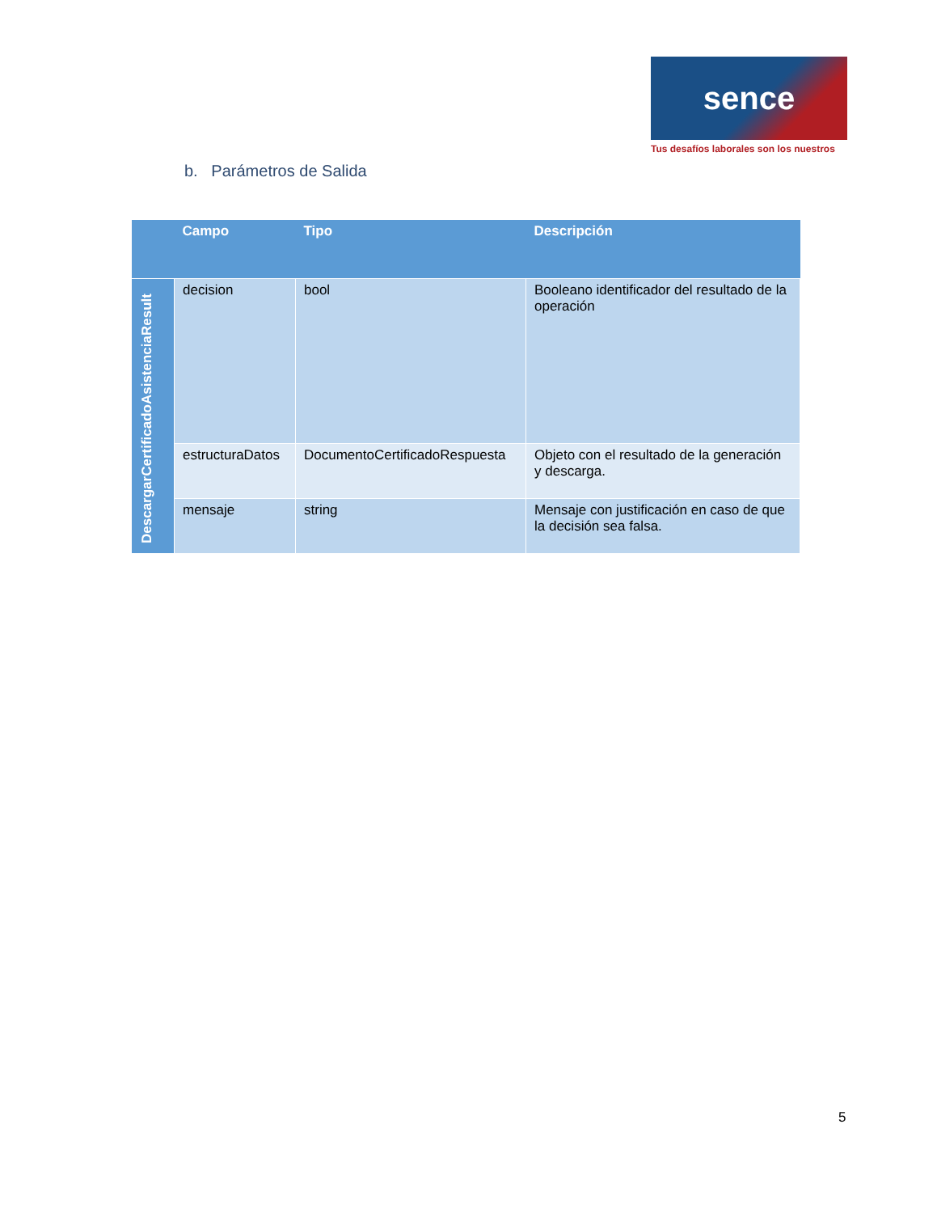sence
Tus desafíos laborales son los nuestros
b. Parámetros de Salida
| | Campo | Tipo | Descripción |
| --- | --- | --- | --- |
| DescargarCertificadoAsistenciaResult | decision | bool | Booleano identificador del resultado de la operación |
| | estructuraDatos | DocumentoCertificadoRespuesta | Objeto con el resultado de la generación y descarga. |
| | mensaje | string | Mensaje con justificación en caso de que la decisión sea falsa. |
5